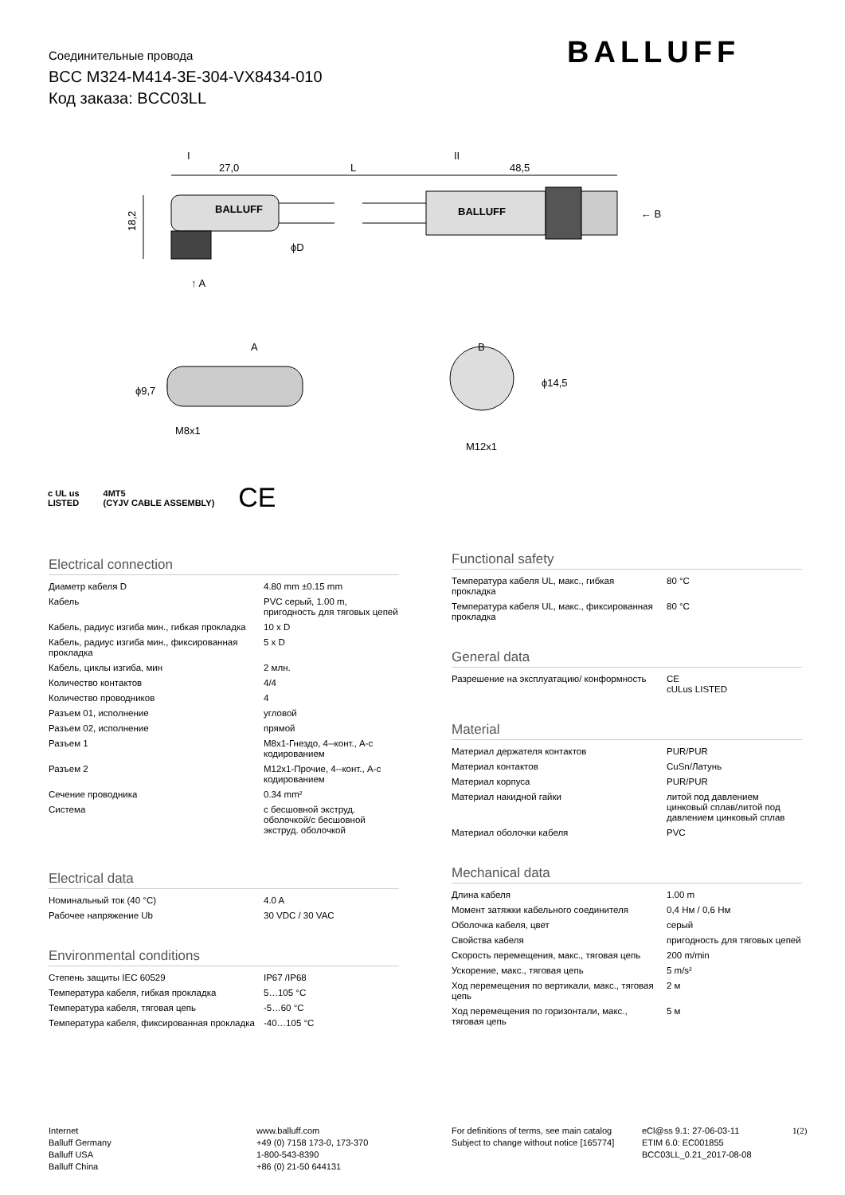Соединительные провода
BCC M324-M414-3E-304-VX8434-010
Код заказа: BCC03LL
BALLUFF
I
27,0
L
II
48,5
← B
↑ A
18,2
ϕD
A
B
M8x1
M12x1
ϕ9,7
ϕ14,5
BALLUFF
BALLUFF
c UL us
LISTED 4MT5
(CYJV CABLE ASSEMBLY) CE
Electrical connection
| Диаметр кабеля D | 4.80 mm ±0.15 mm |
| Кабель | PVC серый, 1.00 m, пригодность для тяговых цепей |
| Кабель, радиус изгиба мин., гибкая прокладка | 10 x D |
| Кабель, радиус изгиба мин., фиксированная прокладка | 5 x D |
| Кабель, циклы изгиба, мин | 2 млн. |
| Количество контактов | 4/4 |
| Количество проводников | 4 |
| Разъем 01, исполнение | угловой |
| Разъем 02, исполнение | прямой |
| Разъем 1 | M8x1-Гнездо, 4--конт., A-с кодированием |
| Разъем 2 | M12x1-Прочие, 4--конт., A-с кодированием |
| Сечение проводника | 0.34 mm² |
| Система | с бесшовной экструд. оболочкой/с бесшовной экструд. оболочкой |
Electrical data
| Номинальный ток (40 °C) | 4.0 A |
| Рабочее напряжение Ub | 30 VDC / 30 VAC |
Environmental conditions
| Степень защиты IEC 60529 | IP67 /IP68 |
| Температура кабеля, гибкая прокладка | 5…105 °C |
| Температура кабеля, тяговая цепь | -5…60 °C |
| Температура кабеля, фиксированная прокладка | -40…105 °C |
Functional safety
| Температура кабеля UL, макс., гибкая прокладка | 80 °C |
| Температура кабеля UL, макс., фиксированная прокладка | 80 °C |
General data
| Разрешение на эксплуатацию/ конформность | CE cULus LISTED |
Material
| Материал держателя контактов | PUR/PUR |
| Материал контактов | CuSn/Латунь |
| Материал корпуса | PUR/PUR |
| Материал накидной гайки | литой под давлением цинковый сплав/литой под давлением цинковый сплав |
| Материал оболочки кабеля | PVC |
Mechanical data
| Длина кабеля | 1.00 m |
| Момент затяжки кабельного соединителя | 0,4 Нм / 0,6 Нм |
| Оболочка кабеля, цвет | серый |
| Свойства кабеля | пригодность для тяговых цепей |
| Скорость перемещения, макс., тяговая цепь | 200 m/min |
| Ускорение, макс., тяговая цепь | 5 m/s² |
| Ход перемещения по вертикали, макс., тяговая цепь | 2 м |
| Ход перемещения по горизонтали, макс., тяговая цепь | 5 м |
Internet
Balluff Germany
Balluff USA
Balluff China
www.balluff.com
+49 (0) 7158 173-0, 173-370
1-800-543-8390
+86 (0) 21-50 644131
For definitions of terms, see main catalog
Subject to change without notice [165774]
eCl@ss 9.1: 27-06-03-11
ETIM 6.0: EC001855
BCC03LL_0.21_2017-08-08
1(2)